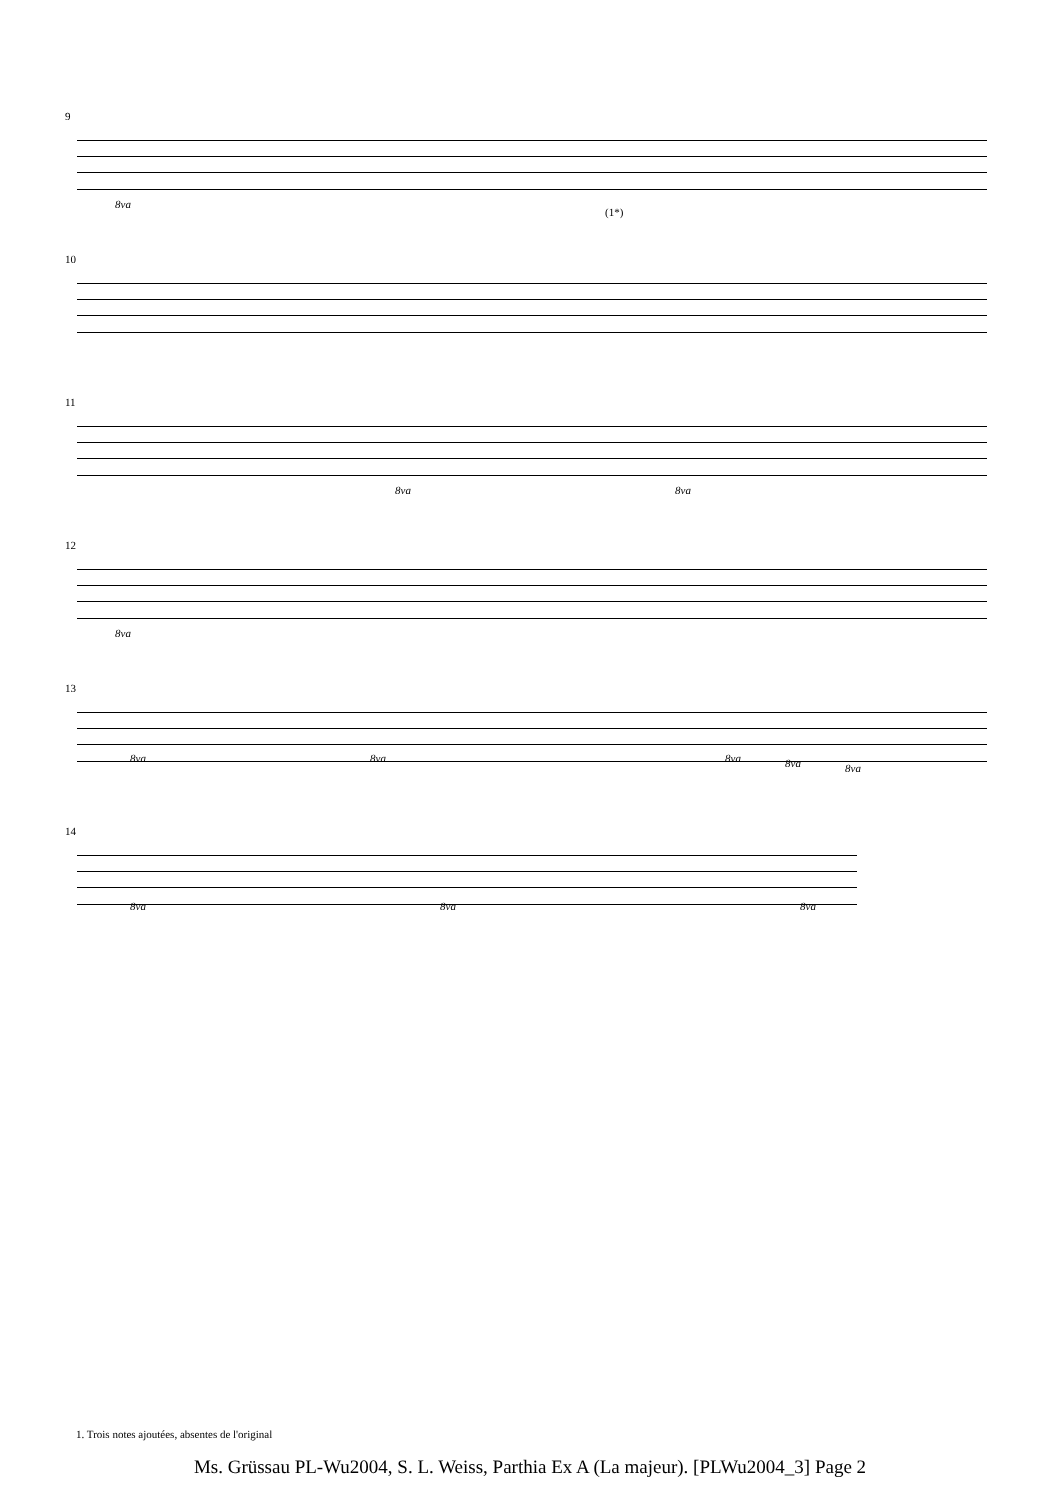9
8va
(1*)
10
11
8va 8va
12
8va
13
8va 8va 8va 8va 8va
14
8va 8va 8va
1. Trois notes ajoutées, absentes de l'original
Ms. Grüssau PL-Wu2004, S. L. Weiss, Parthia Ex A (La majeur). [PLWu2004_3] Page 2